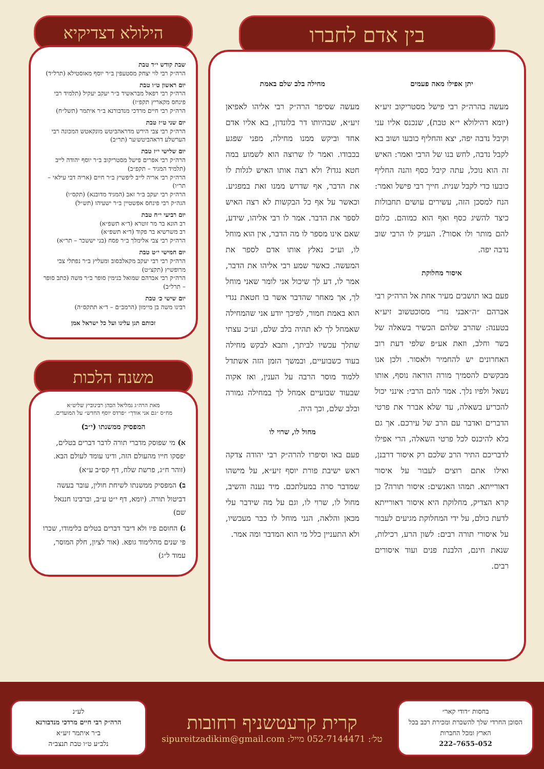בין אדם לחברו
יתן אפילו מאה פעמים
מעשה בהרה״ק רבי פישל מסטריקוב זיע״א (יומא דהילולא י״א טבת), שנכנס אליו עני וקיבל נדבה יפה, יצא והחליף כובעו ושוב בא לקבל נדבה, לחש בנו של הרבי ואמר: האיש זה הוא נוכל, עתה קיבל כסף והנה החליף כובעו כדי לקבל שנית. חייך רבי פישל ואמר: הנח למסכן הזה, עשירים עושים תחבולות כיצד להשיג כסף ואף הוא כמוהם. כלום להם מותר ולו אסור?. העניק לו הרבי שוב נדבה יפה.
איסור מחלוקת
פעם באו תושבים מעיר אחת אל הרה״ק רבי אברהם ״ה״אבני נזר״ מסוכטשוב זיע״א בטענה: שהרב שלהם הכשיר בשאלה של בשר וחלב, וזאת אע״פ שלפי דעת רוב האחרונים יש להחמיר ולאסור. ולכן אנו מבקשים להסמיך מורה הוראה נוסף, אותו נשאל ולפיו נלך. אמר להם הרבי: אינני יכול להכריע בשאלה, עד שלא אברר את פרטי הדברים ואדבר עם הרב של עירכם. אך גם בלא להיכנס לכל פרטי השאלה, הרי אפילו לדבריכם התיר הרב שלכם רק איסור דרבנן, ואילו אתם רוצים לעבור על איסור דאורייתא. תמהו האנשים: איסור תורה? כן קרא הצדיק, מחלוקת היא איסור דאורייתא לדעת כולם, על ידי המחלוקת מגיעים לעבור על איסורי תורה רבים: לשון הרע, רכילות, שנאת חינם, הלבנת פנים ועוד איסורים רבים.
מחילה בלב שלם באמת
מעשה שסיפר הרה״ק רבי אליהו לאפיאן זיע״א, שבהיותו דר בלונדון, בא אליו אדם אחד וביקש ממנו מחילה, מפני שפגע בכבודו. ואמר לו שרוצה הוא לשמוע במה חטא נגדו? ולא רצה אותו האיש לגלות לו את הדבר, אף שדרש ממנו זאת במפגיע. וכאשר על אף כל הבקשות לא רצה האיש לספר את הדבר. אמר לו רבי אליהו, שידע, שאם אינו מספר לו מה הדבר, אין הוא מוחל לו, וע״כ נאלץ אותו אדם לספר את המעשה. כאשר שמע רבי אליהו את הדבר, אמר לו, דע לך שיכול אני לומר שאני מוחל לך, אך מאחר שהדבר אשר בו חטאת נגדי הוא באמת חמור, לפיכך יודע אני שהמחילה שאמחל לך לא תהיה בלב שלם, וע״כ עצתי שתלך עכשיו לביתך, ותבא לבקש מחילה בעוד כשבועיים, ובמשך הזמן הזה אשתדל ללמוד מוסר הרבה על הענין, ואז אקוה שבעוד שבועיים אמחל לך במחילה גמורה ובלב שלם, וכך היה.
מחול לו, שרוי לו
פעם באו וסיפרו להרה״ק רבי יהודה צדקה ראש ישיבת פורת יוסף זיע״א, על מישהו שמדבר סרה במעלתכם. מיד נענה והשיב, מחול לו, שרוי לו, וגם על מה שידבר עלי מכאן והלאה, הנני מוחל לו כבר מעכשיו, ולא התעניין כלל מי הוא המדבר ומה אמר.
הילולא דצדיקיא
שבת קודש י״ד טבת
הרה״ק רבי לוי יצחק מסטעפין ב״ר יוסף מאוסטילא (תרל״ד)
יום ראשון ט״ו טבת
הרה״ק רבי רפאל מבראשיד ב״ר יעקב יעקיל (תלמיד רבי פינחס מקאריץ תקפ״ז)
הרה״ק רבי חיים מרדכי מנדבורנא ב״ר איתמר (תשל״ח)
יום שני ט״ז טבת
הרה״ק רבי צבי הירש מדראהביטש מונקאטש המכונה רבי הערשלע דראהביטש׳ער (תר״ב)
יום שלישי י״ז טבת
הרה״ק רבי אפרים פישל מסטריקוב ב״ר יוסף יהודה לייב (תלמיד המגיד – תקפ״ב)
הרה״ק רבי אריה לייב ליפשיץ ב״ר חיים (אריה דבי עילאי – תר״ו)
הרה״ק רבי יעקב ב״ר זאב (המגיד מדובנא) (תקס״ו)
הגה״ק רבי פינחס אפשטיין ב״ר ישעיהו (תש״ל)
יום רביעי י״ח טבת
רב הונא בר מר זוטרא (ד״א תשפ״א)
רב משרשיא בר פקוד (ד״א תשפ״א)
הרה״ק רבי צבי אלימלך ב״ר פסח (בני יששכר – תר״א)
יום חמישי י״ט טבת
הרה״ק רבי רבי יעקב מקאלבסוב ומעליץ ב״ר נפתלי צבי מרופשיץ (תקצ״ט)
הרה״ק רבי אברהם שמואל בנימין סופר ב״ר משה (כתב סופר – תרל״ב)
יום שישי כ׳ טבת
רבינו משה בן מיימון (הרמב״ם – ד״א תתקס״ה)
זכותם תגן עלינו ועל כל ישראל אמן
משנה הלכות
מאת הרה״ג גמליאל הכהן רבינוביץ שליט״א
מח״ס ״גם אני אודך״ ״פרדס יוסף החדש״ על המועדים.
המפסיק ממשנתו (י״ב)
א) מי שפוסק מדברי תורה לדבר דברים בטלים, יפסקו חייו מהעולם הזה, ודינו עומד לעולם הבא. (זוהר ח״ג, פרשת שלח, דף קס״ב ע״א)
ב) המפסיק ממשנתו לשיחת חולין, עובר בעשה דביטול תורה. (יומא, דף י״ט ע״ב, וברבינו חננאל שם)
ג) החוסם פיו ולא דיבר דברים בטלים בלימודו, שכרו פי שנים מהלימוד גופא. (אור לציון, חלק המוסר, עמוד ל״ג)
בחסות ״דודי קאר״
הסוכן החרדי שלך להשכרת ומכירת רכב בכל הארץ ומכל החברות
052–7655–222
קרית קרעטשניף רחובות
טל׳: 052-7144471 מייל: sipureitzadikim@gmail.com
לע״נ
הרה״ק רבי חיים מרדכי מנדבורנא
ב״ר איתמר זיע״א
נלב״ע ט״ו טבת תנצב״ה